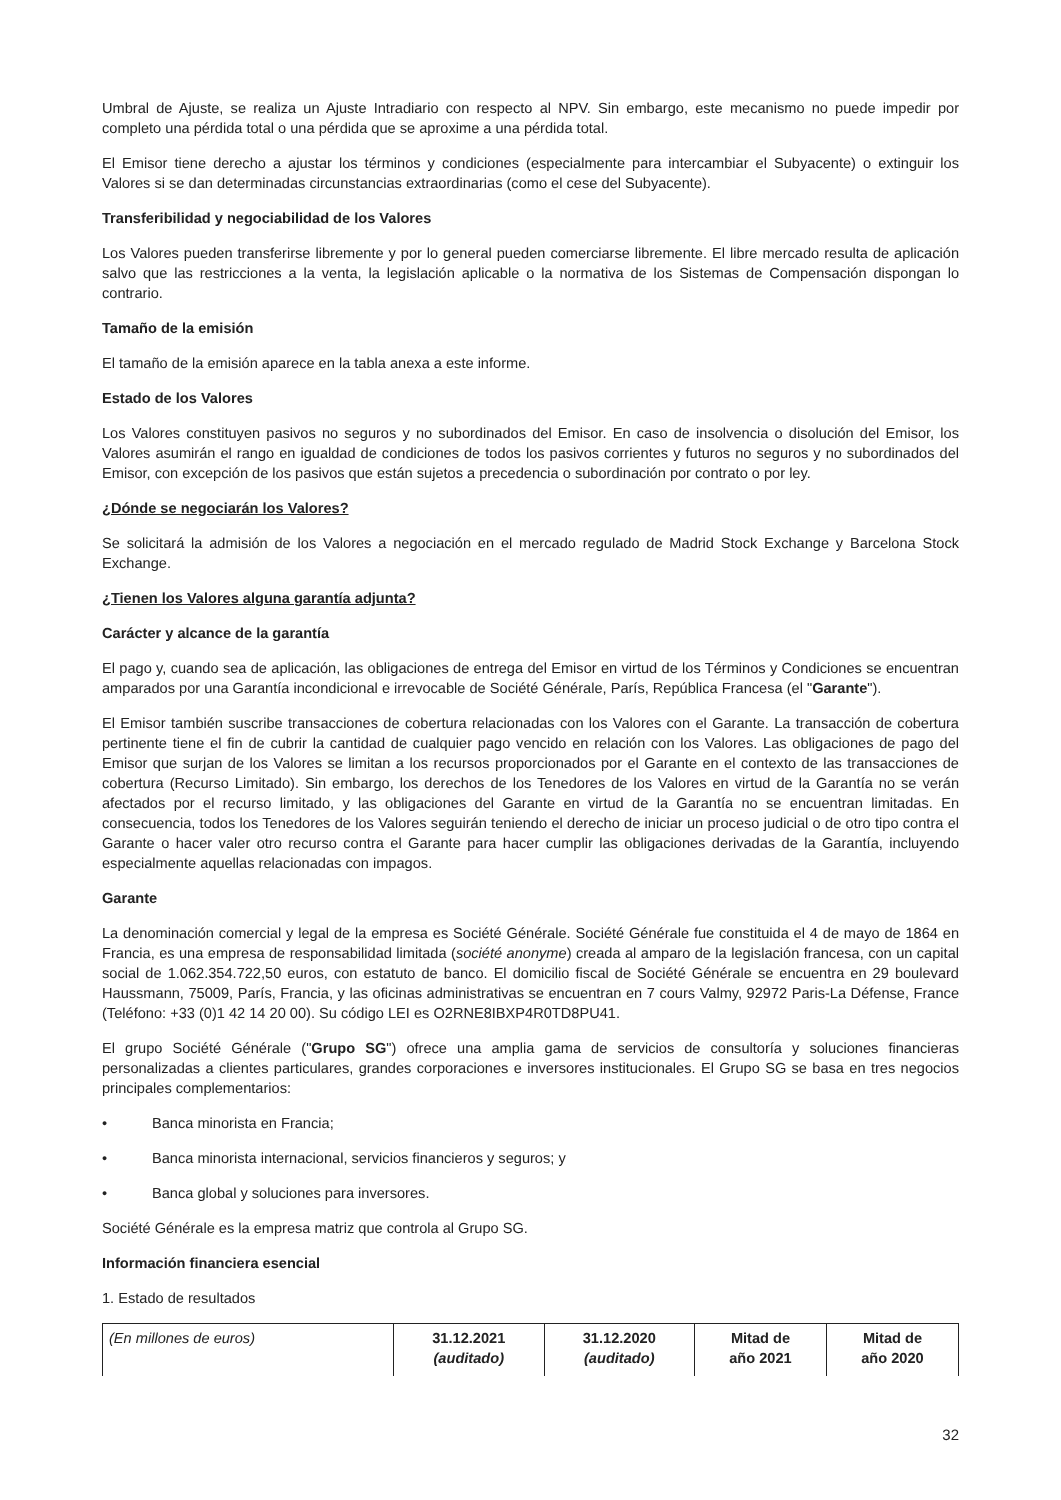Umbral de Ajuste, se realiza un Ajuste Intradiario con respecto al NPV. Sin embargo, este mecanismo no puede impedir por completo una pérdida total o una pérdida que se aproxime a una pérdida total.
El Emisor tiene derecho a ajustar los términos y condiciones (especialmente para intercambiar el Subyacente) o extinguir los Valores si se dan determinadas circunstancias extraordinarias (como el cese del Subyacente).
Transferibilidad y negociabilidad de los Valores
Los Valores pueden transferirse libremente y por lo general pueden comerciarse libremente. El libre mercado resulta de aplicación salvo que las restricciones a la venta, la legislación aplicable o la normativa de los Sistemas de Compensación dispongan lo contrario.
Tamaño de la emisión
El tamaño de la emisión aparece en la tabla anexa a este informe.
Estado de los Valores
Los Valores constituyen pasivos no seguros y no subordinados del Emisor. En caso de insolvencia o disolución del Emisor, los Valores asumirán el rango en igualdad de condiciones de todos los pasivos corrientes y futuros no seguros y no subordinados del Emisor, con excepción de los pasivos que están sujetos a precedencia o subordinación por contrato o por ley.
¿Dónde se negociarán los Valores?
Se solicitará la admisión de los Valores a negociación en el mercado regulado de Madrid Stock Exchange y Barcelona Stock Exchange.
¿Tienen los Valores alguna garantía adjunta?
Carácter y alcance de la garantía
El pago y, cuando sea de aplicación, las obligaciones de entrega del Emisor en virtud de los Términos y Condiciones se encuentran amparados por una Garantía incondicional e irrevocable de Société Générale, París, República Francesa (el "Garante").
El Emisor también suscribe transacciones de cobertura relacionadas con los Valores con el Garante. La transacción de cobertura pertinente tiene el fin de cubrir la cantidad de cualquier pago vencido en relación con los Valores. Las obligaciones de pago del Emisor que surjan de los Valores se limitan a los recursos proporcionados por el Garante en el contexto de las transacciones de cobertura (Recurso Limitado). Sin embargo, los derechos de los Tenedores de los Valores en virtud de la Garantía no se verán afectados por el recurso limitado, y las obligaciones del Garante en virtud de la Garantía no se encuentran limitadas. En consecuencia, todos los Tenedores de los Valores seguirán teniendo el derecho de iniciar un proceso judicial o de otro tipo contra el Garante o hacer valer otro recurso contra el Garante para hacer cumplir las obligaciones derivadas de la Garantía, incluyendo especialmente aquellas relacionadas con impagos.
Garante
La denominación comercial y legal de la empresa es Société Générale. Société Générale fue constituida el 4 de mayo de 1864 en Francia, es una empresa de responsabilidad limitada (société anonyme) creada al amparo de la legislación francesa, con un capital social de 1.062.354.722,50 euros, con estatuto de banco. El domicilio fiscal de Société Générale se encuentra en 29 boulevard Haussmann, 75009, París, Francia, y las oficinas administrativas se encuentran en 7 cours Valmy, 92972 Paris-La Défense, France (Teléfono: +33 (0)1 42 14 20 00). Su código LEI es O2RNE8IBXP4R0TD8PU41.
El grupo Société Générale ("Grupo SG") ofrece una amplia gama de servicios de consultoría y soluciones financieras personalizadas a clientes particulares, grandes corporaciones e inversores institucionales. El Grupo SG se basa en tres negocios principales complementarios:
• Banca minorista en Francia;
• Banca minorista internacional, servicios financieros y seguros; y
• Banca global y soluciones para inversores.
Société Générale es la empresa matriz que controla al Grupo SG.
Información financiera esencial
1. Estado de resultados
| (En millones de euros) | 31.12.2021 (auditado) | 31.12.2020 (auditado) | Mitad de año 2021 | Mitad de año 2020 |
32